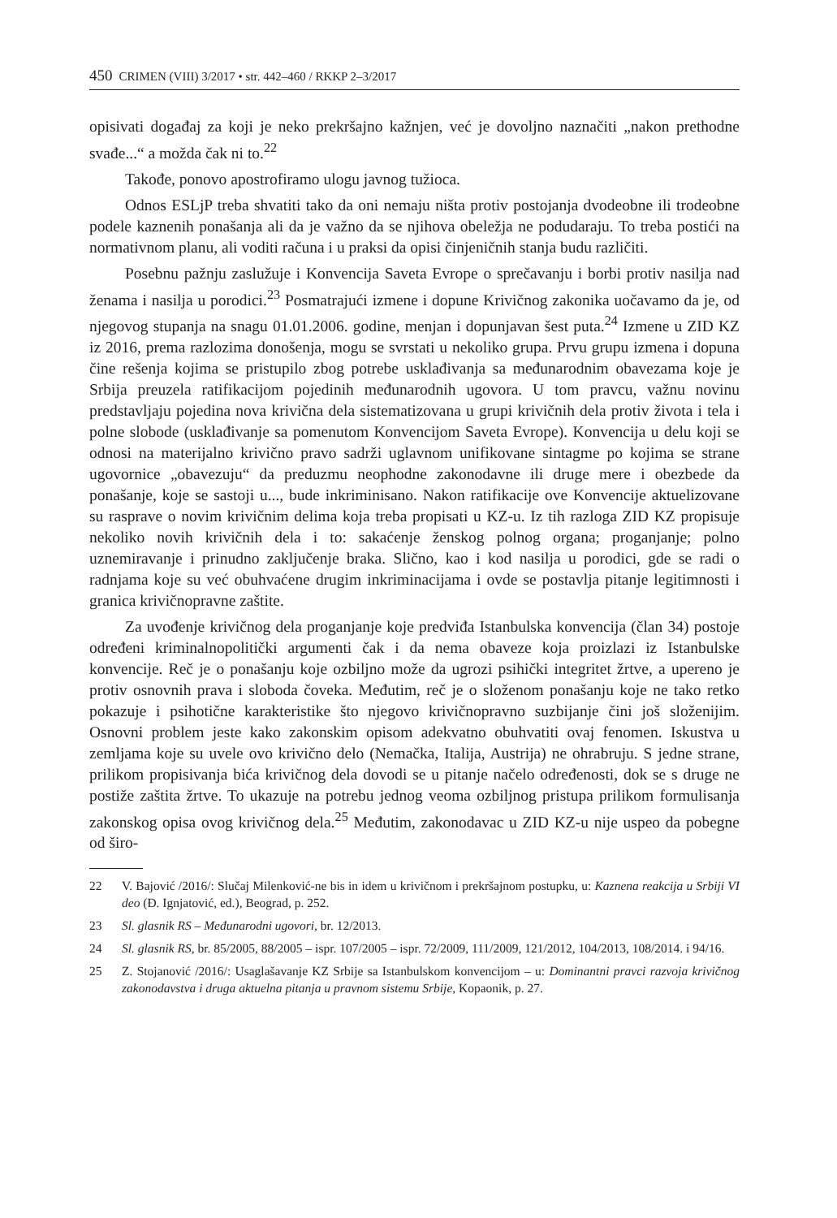450 CRIMEN (VIII) 3/2017 • str. 442–460 / RKKP 2–3/2017
opisivati događaj za koji je neko prekršajno kažnjen, već je dovoljno naznačiti „nakon prethodne svađe...“ a možda čak ni to.<sup>22</sup>
Takođe, ponovo apostrofiramo ulogu javnog tužioca.
Odnos ESLjP treba shvatiti tako da oni nemaju ništa protiv postojanja dvodeobne ili trodeobne podele kaznenih ponašanja ali da je važno da se njihova obeležja ne podudaraju. To treba postići na normativnom planu, ali voditi računa i u praksi da opisi činjeničnih stanja budu različiti.
Posebnu pažnju zaslužuje i Konvencija Saveta Evrope o sprečavanju i borbi protiv nasilja nad ženama i nasilja u porodici.<sup>23</sup> Posmatrajući izmene i dopune Krivičnog zakonika uočavamo da je, od njegovog stupanja na snagu 01.01.2006. godine, menjan i dopunjavan šest puta.<sup>24</sup> Izmene u ZID KZ iz 2016, prema razlozima donošenja, mogu se svrstati u nekoliko grupa. Prvu grupu izmena i dopuna čine rešenja kojima se pristupilo zbog potrebe usklađivanja sa međunarodnim obavezama koje je Srbija preuzela ratifikacijom pojedinih međunarodnih ugovora. U tom pravcu, važnu novinu predstavljaju pojedina nova krivična dela sistematizovana u grupi krivičnih dela protiv života i tela i polne slobode (usklađivanje sa pomenutom Konvencijom Saveta Evrope). Konvencija u delu koji se odnosi na materijalno krivično pravo sadrži uglavnom unifikovane sintagme po kojima se strane ugovornice „obavezuju“ da preduzmu neophodne zakonodavne ili druge mere i obezbede da ponašanje, koje se sastoji u..., bude inkriminisano. Nakon ratifikacije ove Konvencije aktuelizovane su rasprave o novim krivičnim delima koja treba propisati u KZ-u. Iz tih razloga ZID KZ propisuje nekoliko novih krivičnih dela i to: sakaćenje ženskog polnog organa; proganjanje; polno uznemiravanje i prinudno zaključenje braka. Slično, kao i kod nasilja u porodici, gde se radi o radnjama koje su već obuhvaćene drugim inkriminacijama i ovde se postavlja pitanje legitimnosti i granica krivičnopravne zaštite.
Za uvođenje krivičnog dela proganjanje koje predviđa Istanbulska konvencija (član 34) postoje određeni kriminalnopolitički argumenti čak i da nema obaveze koja proizlazi iz Istanbulske konvencije. Reč je o ponašanju koje ozbiljno može da ugrozi psihički integritet žrtve, a upereno je protiv osnovnih prava i sloboda čoveka. Međutim, reč je o složenom ponašanju koje ne tako retko pokazuje i psihotične karakteristike što njegovo krivičnopravno suzbijanje čini još složenijim. Osnovni problem jeste kako zakonskim opisom adekvatno obuhvatiti ovaj fenomen. Iskustva u zemljama koje su uvele ovo krivično delo (Nemačka, Italija, Austrija) ne ohrabruju. S jedne strane, prilikom propisivanja bića krivičnog dela dovodi se u pitanje načelo određenosti, dok se s druge ne postiže zaštita žrtve. To ukazuje na potrebu jednog veoma ozbiljnog pristupa prilikom formulisanja zakonskog opisa ovog krivičnog dela.<sup>25</sup> Međutim, zakonodavac u ZID KZ-u nije uspeo da pobegne od širo-
22 V. Bajović /2016/: Slučaj Milenković-ne bis in idem u krivičnom i prekršajnom postupku, u: Kaznena reakcija u Srbiji VI deo (Đ. Ignjatović, ed.), Beograd, p. 252.
23 Sl. glasnik RS – Međunarodni ugovori, br. 12/2013.
24 Sl. glasnik RS, br. 85/2005, 88/2005 – ispr. 107/2005 – ispr. 72/2009, 111/2009, 121/2012, 104/2013, 108/2014. i 94/16.
25 Z. Stojanović /2016/: Usaglašavanje KZ Srbije sa Istanbulskom konvencijom – u: Dominantni pravci razvoja krivičnog zakonodavstva i druga aktuelna pitanja u pravnom sistemu Srbije, Kopaonik, p. 27.